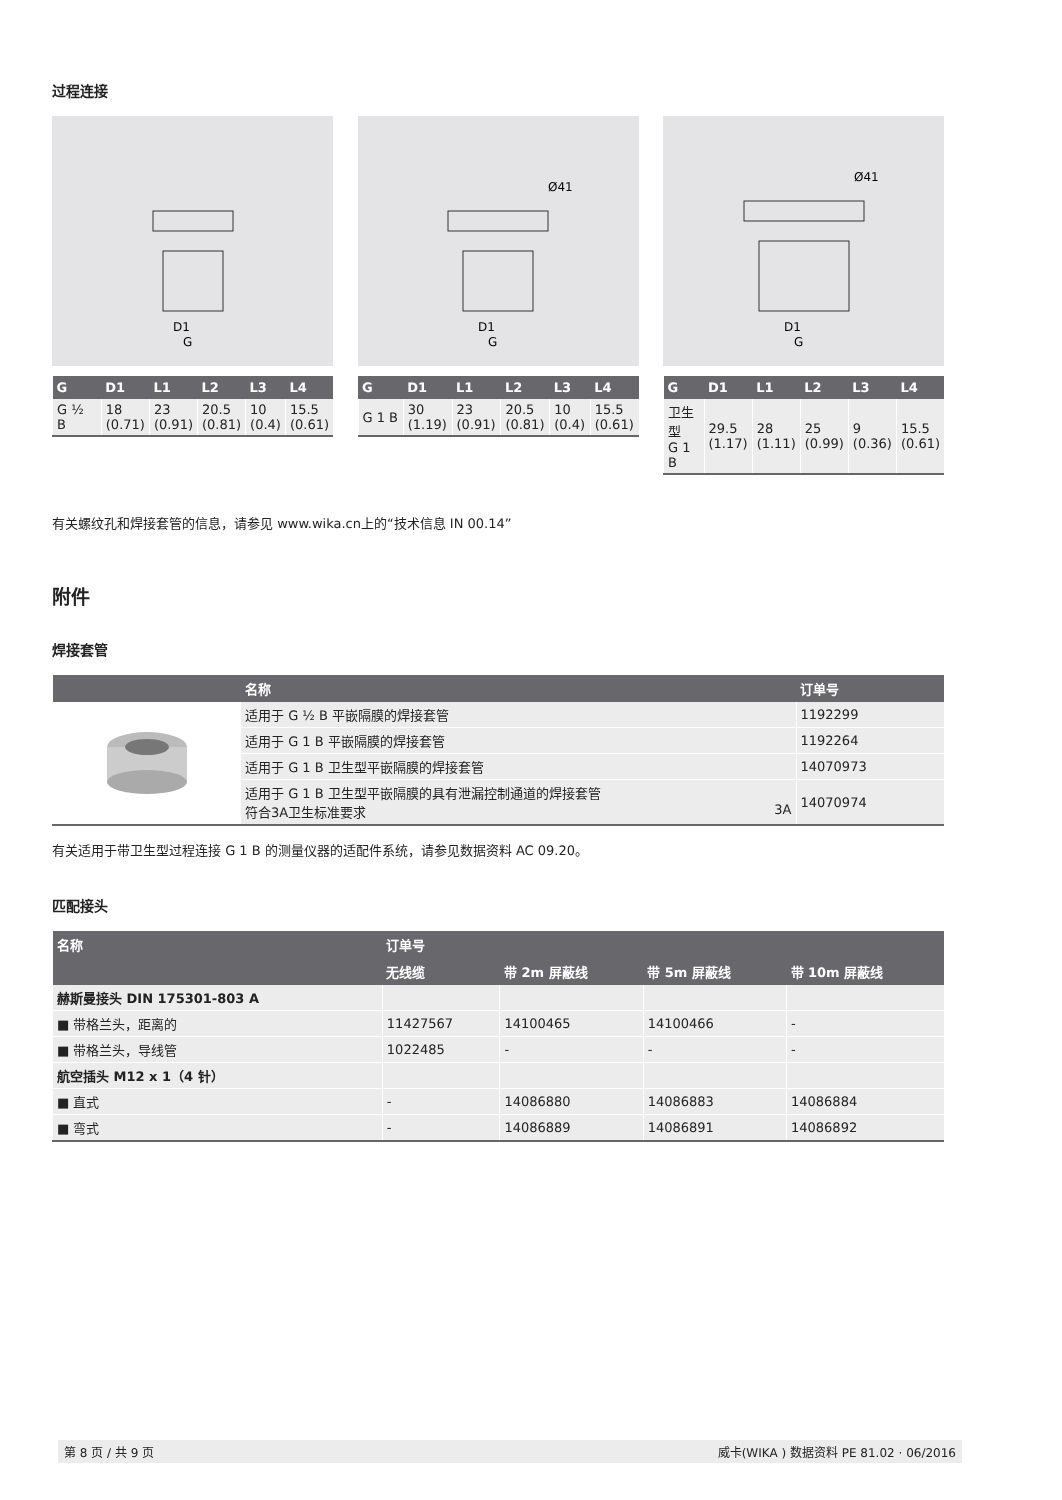过程连接
D1
G
| G | D1 | L1 | L2 | L3 | L4 |
| --- | --- | --- | --- | --- | --- |
| G ½ B | 18 (0.71) | 23 (0.91) | 20.5 (0.81) | 10 (0.4) | 15.5 (0.61) |
Ø41
D1
G
| G | D1 | L1 | L2 | L3 | L4 |
| --- | --- | --- | --- | --- | --- |
| G 1 B | 30 (1.19) | 23 (0.91) | 20.5 (0.81) | 10 (0.4) | 15.5 (0.61) |
Ø41
D1
G
| G | D1 | L1 | L2 | L3 | L4 |
| --- | --- | --- | --- | --- | --- |
| 卫生型 G 1 B | 29.5 (1.17) | 28 (1.11) | 25 (0.99) | 9 (0.36) | 15.5 (0.61) |
有关螺纹孔和焊接套管的信息，请参见 www.wika.cn上的“技术信息 IN 00.14”
附件
焊接套管
| | 名称 | 订单号 |
| --- | --- | --- |
| | 适用于 G ½ B 平嵌隔膜的焊接套管 | 1192299 |
| | 适用于 G 1 B 平嵌隔膜的焊接套管 | 1192264 |
| | 适用于 G 1 B 卫生型平嵌隔膜的焊接套管 | 14070973 |
| | 适用于 G 1 B 卫生型平嵌隔膜的具有泄漏控制通道的焊接套管 符合3A卫生标准要求 3A | 14070974 |
有关适用于带卫生型过程连接 G 1 B 的测量仪器的适配件系统，请参见数据资料 AC 09.20。
匹配接头
| 名称 | 订单号 | | | |
| --- | --- | --- | --- | --- |
| | 无线缆 | 带 2m 屏蔽线 | 带 5m 屏蔽线 | 带 10m 屏蔽线 |
| 赫斯曼接头 DIN 175301-803 A | | | | |
| ■ 带格兰头，距离的 | 11427567 | 14100465 | 14100466 | - |
| ■ 带格兰头，导线管 | 1022485 | - | - | - |
| 航空插头 M12 x 1（4 针） | | | | |
| ■ 直式 | - | 14086880 | 14086883 | 14086884 |
| ■ 弯式 | - | 14086889 | 14086891 | 14086892 |
第 8 页 / 共 9 页 威卡(WIKA ) 数据资料 PE 81.02 · 06/2016